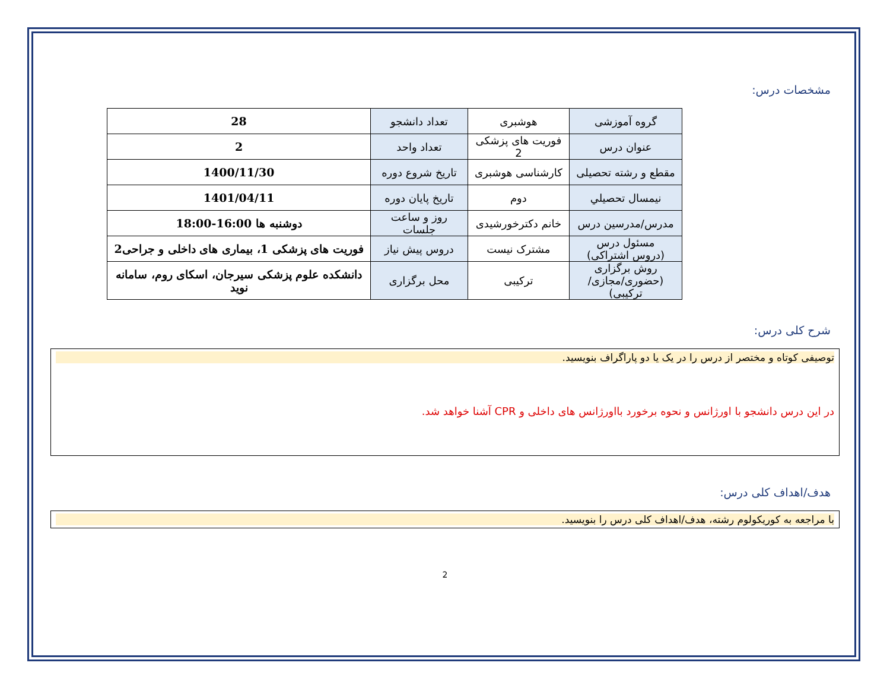مشخصات درس:
| گروه آموزشی | هوشبری | تعداد دانشجو | 28 |
| عنوان درس | فوریت های پزشکی 2 | تعداد واحد | 2 |
| مقطع و رشته تحصیلی | کارشناسی هوشبری | تاریخ شروع دوره | 1400/11/30 |
| نیمسال تحصیلي | دوم | تاریخ پایان دوره | 1401/04/11 |
| مدرس/مدرسین درس | خانم دکترخورشیدی | روز و ساعت جلسات | دوشنبه ها 16:00-18:00 |
| مسئول درس (دروس اشتراکی) | مشترک نیست | دروس پیش نیاز | فوریت های پزشکی 1، بیماری های داخلی و جراحی2 |
| روش برگزاری (حضوری/مجازی/ترکیبی) | ترکیبی | محل برگزاری | دانشکده علوم پزشکی سیرجان، اسکای روم، سامانه نوید |
شرح کلی درس:
توصیفی کوتاه و مختصر از درس را در یک یا دو پاراگراف بنویسید.
در این درس دانشجو با اورژانس و نحوه برخورد بااورژانس های داخلی و CPR آشنا خواهد شد.
هدف/اهداف کلی درس:
با مراجعه به کوریکولوم رشته، هدف/اهداف کلی درس را بنویسید.
2